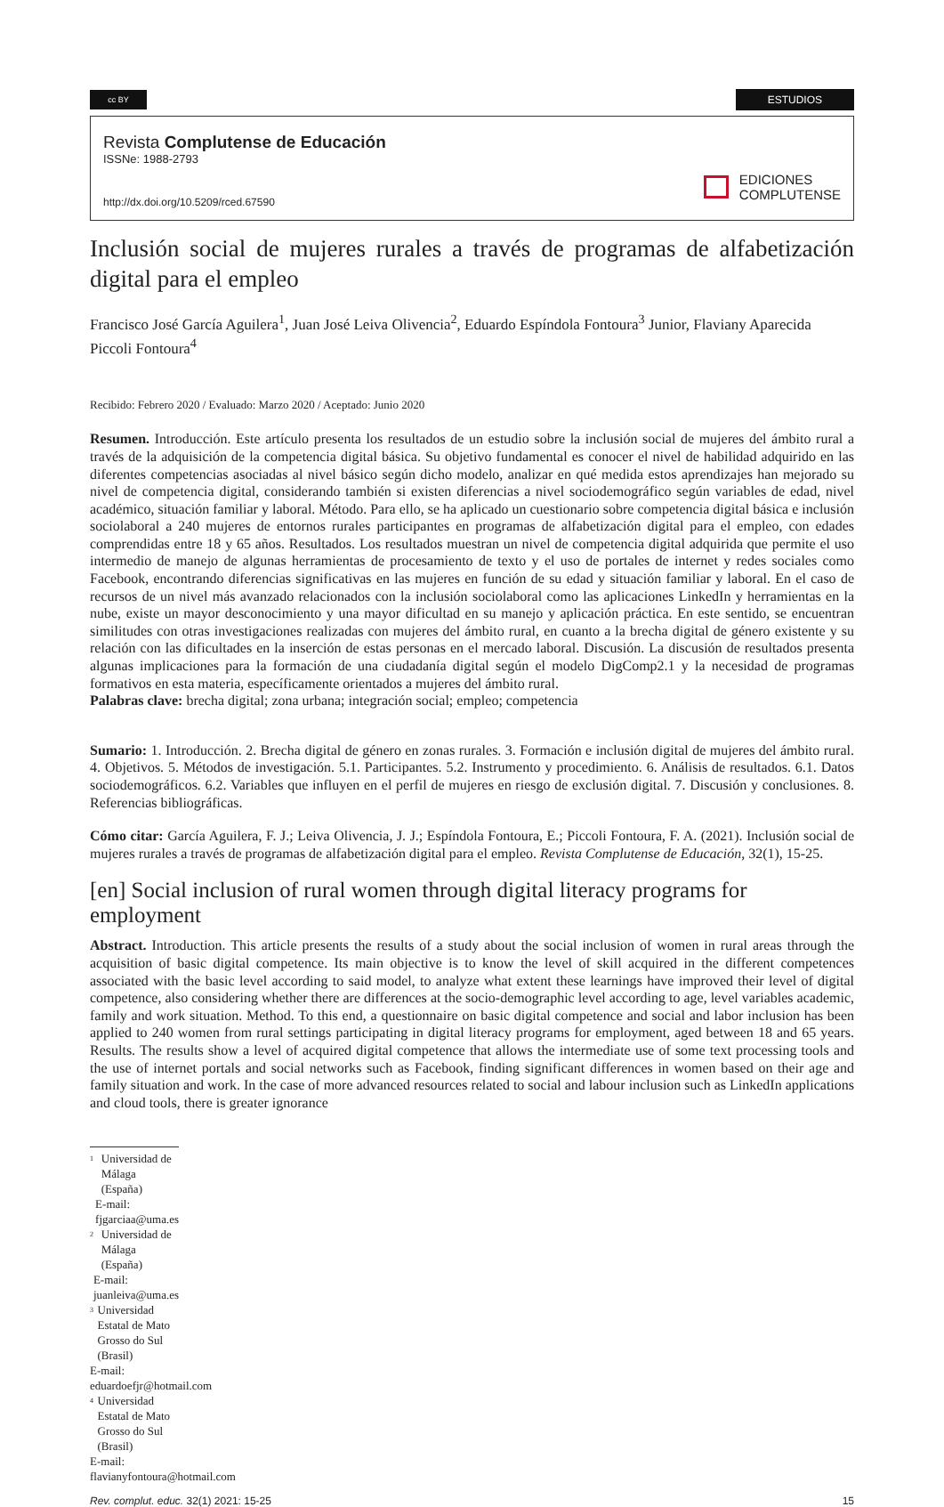cc BY
ESTUDIOS
Revista Complutense de Educación
ISSNe: 1988-2793
http://dx.doi.org/10.5209/rced.67590
EDICIONES
COMPLUTENSE
Inclusión social de mujeres rurales a través de programas de alfabetización digital para el empleo
Francisco José García Aguilera<sup>1</sup>, Juan José Leiva Olivencia<sup>2</sup>, Eduardo Espíndola Fontoura<sup>3</sup> Junior, Flaviany Aparecida Piccoli Fontoura<sup>4</sup>
Recibido: Febrero 2020 / Evaluado: Marzo 2020 / Aceptado: Junio 2020
Resumen. Introducción. Este artículo presenta los resultados de un estudio sobre la inclusión social de mujeres del ámbito rural a través de la adquisición de la competencia digital básica. Su objetivo fundamental es conocer el nivel de habilidad adquirido en las diferentes competencias asociadas al nivel básico según dicho modelo, analizar en qué medida estos aprendizajes han mejorado su nivel de competencia digital, considerando también si existen diferencias a nivel sociodemográfico según variables de edad, nivel académico, situación familiar y laboral. Método. Para ello, se ha aplicado un cuestionario sobre competencia digital básica e inclusión sociolaboral a 240 mujeres de entornos rurales participantes en programas de alfabetización digital para el empleo, con edades comprendidas entre 18 y 65 años. Resultados. Los resultados muestran un nivel de competencia digital adquirida que permite el uso intermedio de manejo de algunas herramientas de procesamiento de texto y el uso de portales de internet y redes sociales como Facebook, encontrando diferencias significativas en las mujeres en función de su edad y situación familiar y laboral. En el caso de recursos de un nivel más avanzado relacionados con la inclusión sociolaboral como las aplicaciones LinkedIn y herramientas en la nube, existe un mayor desconocimiento y una mayor dificultad en su manejo y aplicación práctica. En este sentido, se encuentran similitudes con otras investigaciones realizadas con mujeres del ámbito rural, en cuanto a la brecha digital de género existente y su relación con las dificultades en la inserción de estas personas en el mercado laboral. Discusión. La discusión de resultados presenta algunas implicaciones para la formación de una ciudadanía digital según el modelo DigComp2.1 y la necesidad de programas formativos en esta materia, específicamente orientados a mujeres del ámbito rural.
Palabras clave: brecha digital; zona urbana; integración social; empleo; competencia
Sumario: 1. Introducción. 2. Brecha digital de género en zonas rurales. 3. Formación e inclusión digital de mujeres del ámbito rural. 4. Objetivos. 5. Métodos de investigación. 5.1. Participantes. 5.2. Instrumento y procedimiento. 6. Análisis de resultados. 6.1. Datos sociodemográficos. 6.2. Variables que influyen en el perfil de mujeres en riesgo de exclusión digital. 7. Discusión y conclusiones. 8. Referencias bibliográficas.
Cómo citar: García Aguilera, F. J.; Leiva Olivencia, J. J.; Espíndola Fontoura, E.; Piccoli Fontoura, F. A. (2021). Inclusión social de mujeres rurales a través de programas de alfabetización digital para el empleo. Revista Complutense de Educación, 32(1), 15-25.
[en] Social inclusion of rural women through digital literacy programs for employment
Abstract. Introduction. This article presents the results of a study about the social inclusion of women in rural areas through the acquisition of basic digital competence. Its main objective is to know the level of skill acquired in the different competences associated with the basic level according to said model, to analyze what extent these learnings have improved their level of digital competence, also considering whether there are differences at the socio-demographic level according to age, level variables academic, family and work situation. Method. To this end, a questionnaire on basic digital competence and social and labor inclusion has been applied to 240 women from rural settings participating in digital literacy programs for employment, aged between 18 and 65 years. Results. The results show a level of acquired digital competence that allows the intermediate use of some text processing tools and the use of internet portals and social networks such as Facebook, finding significant differences in women based on their age and family situation and work. In the case of more advanced resources related to social and labour inclusion such as LinkedIn applications and cloud tools, there is greater ignorance
1 Universidad de Málaga (España)
E-mail: fjgarciaa@uma.es
2 Universidad de Málaga (España)
E-mail: juanleiva@uma.es
3 Universidad Estatal de Mato Grosso do Sul (Brasil)
E-mail: eduardoefjr@hotmail.com
4 Universidad Estatal de Mato Grosso do Sul (Brasil)
E-mail: flavianyfontoura@hotmail.com
Rev. complut. educ. 32(1) 2021: 15-25
15